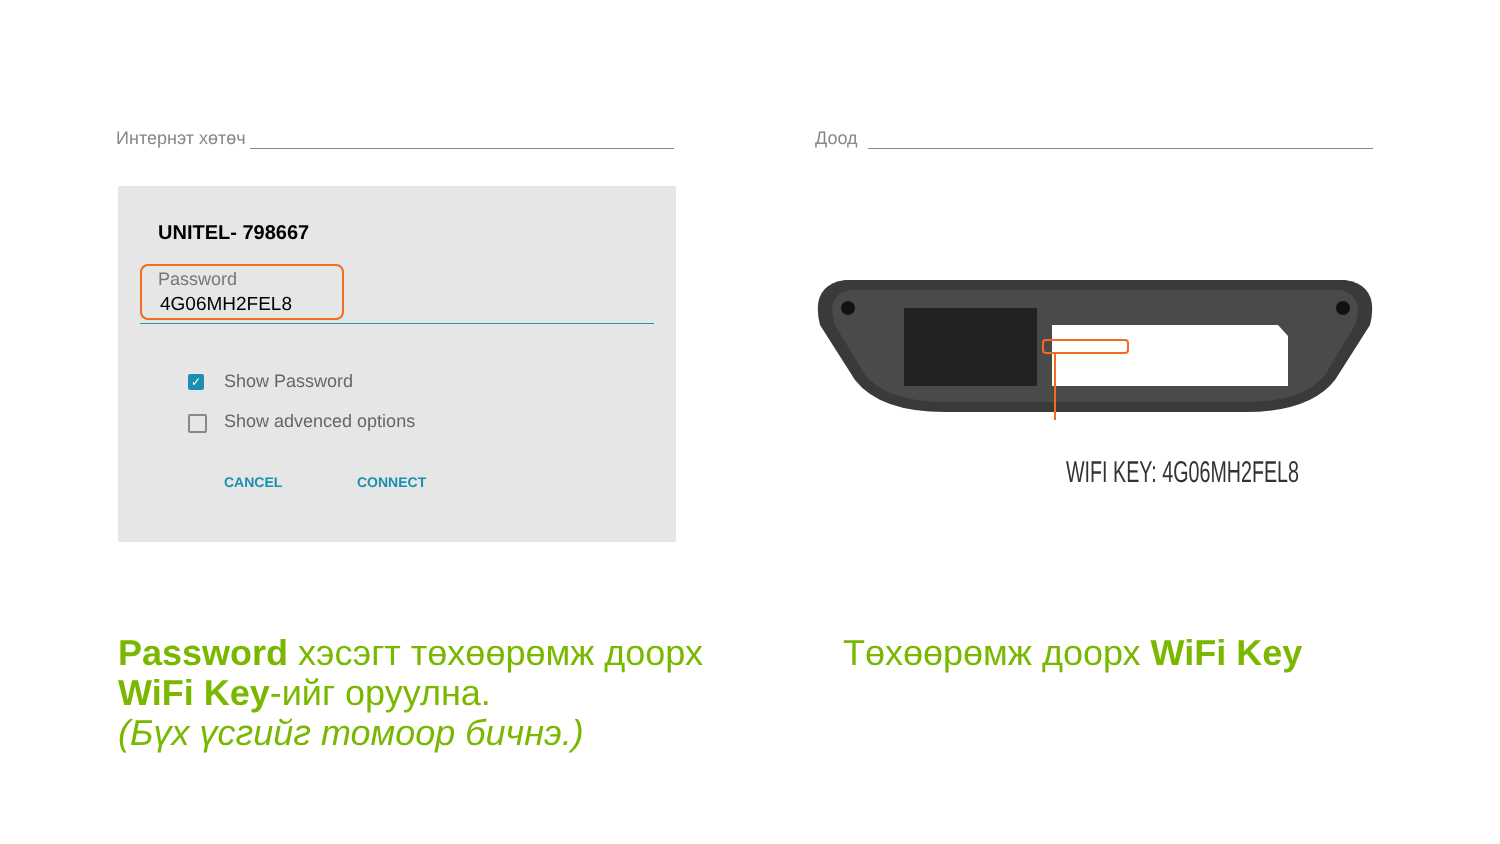Интернэт хөтөч Доод
UNITEL- 798667
Password
4G06MH2FEL8
✓ Show Password
Show advenced options
CANCEL CONNECT
WIFI KEY: 4G06MH2FEL8
Password хэсэгт төхөөрөмж доорх
WiFi Key-ийг оруулна.
(Бүх үсгийг томоор бичнэ.)
Төхөөрөмж доорх WiFi Key